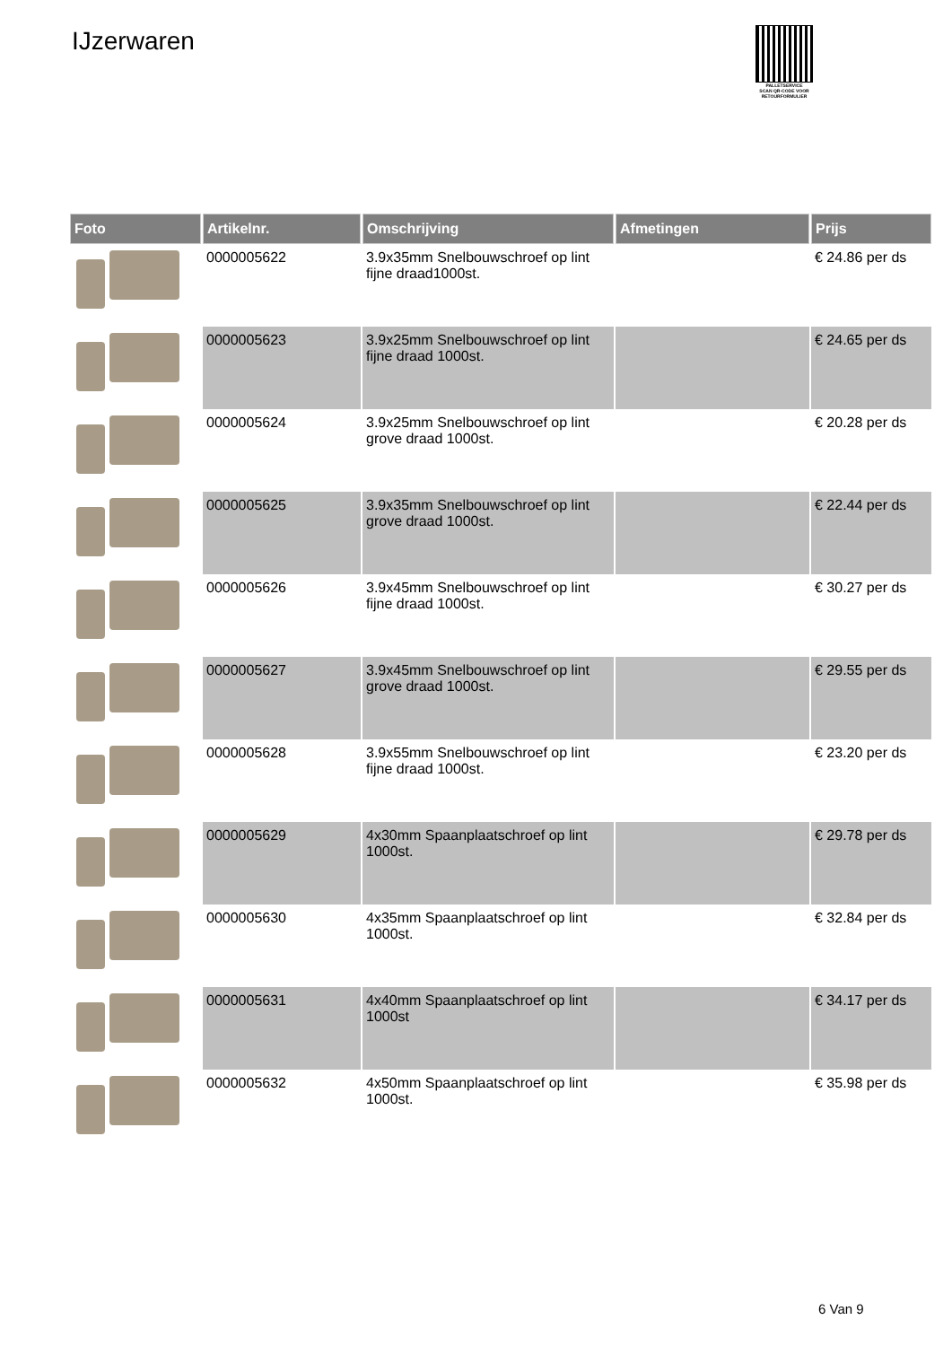IJzerwaren
PALLETSERVICE
SCAN QR-CODE VOOR RETOURFORMULIER
| Foto | Artikelnr. | Omschrijving | Afmetingen | Prijs |
| --- | --- | --- | --- | --- |
| | 0000005622 | 3.9x35mm Snelbouwschroef op lint fijne draad1000st. | | € 24.86 per ds |
| | 0000005623 | 3.9x25mm Snelbouwschroef op lint fijne draad 1000st. | | € 24.65 per ds |
| | 0000005624 | 3.9x25mm Snelbouwschroef op lint grove draad 1000st. | | € 20.28 per ds |
| | 0000005625 | 3.9x35mm Snelbouwschroef op lint grove draad 1000st. | | € 22.44 per ds |
| | 0000005626 | 3.9x45mm Snelbouwschroef op lint fijne draad 1000st. | | € 30.27 per ds |
| | 0000005627 | 3.9x45mm Snelbouwschroef op lint grove draad 1000st. | | € 29.55 per ds |
| | 0000005628 | 3.9x55mm Snelbouwschroef op lint fijne draad 1000st. | | € 23.20 per ds |
| | 0000005629 | 4x30mm Spaanplaatschroef op lint 1000st. | | € 29.78 per ds |
| | 0000005630 | 4x35mm Spaanplaatschroef op lint 1000st. | | € 32.84 per ds |
| | 0000005631 | 4x40mm Spaanplaatschroef op lint 1000st | | € 34.17 per ds |
| | 0000005632 | 4x50mm Spaanplaatschroef op lint 1000st. | | € 35.98 per ds |
6 Van 9